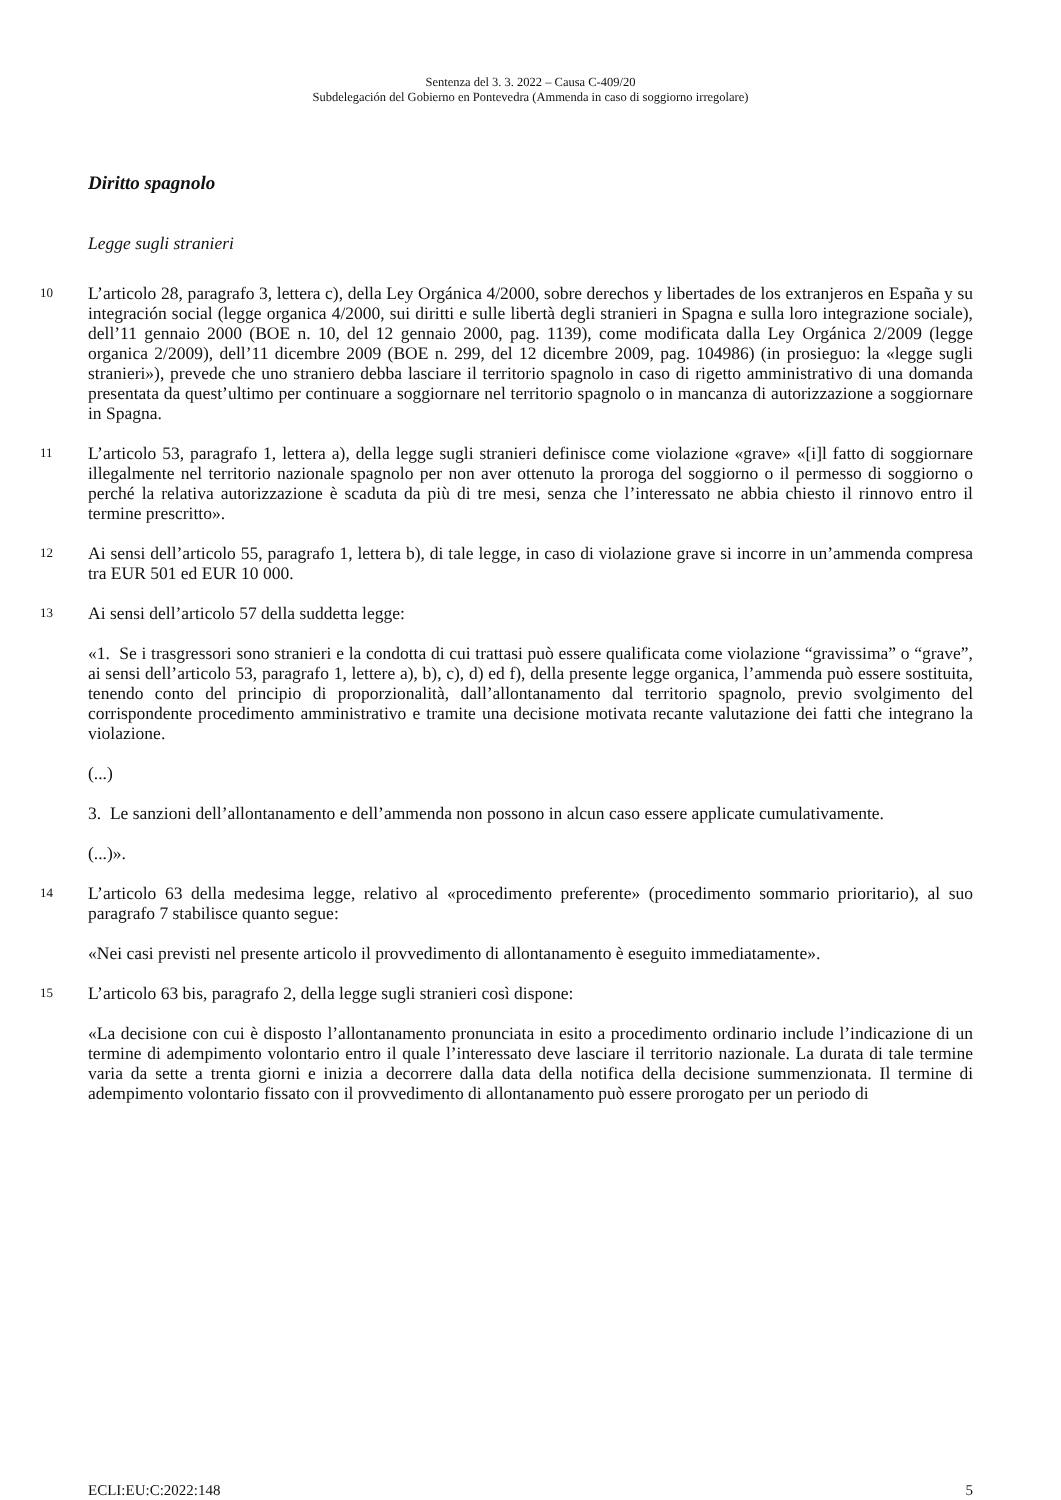Sentenza del 3. 3. 2022 – Causa C-409/20
Subdelegación del Gobierno en Pontevedra (Ammenda in caso di soggiorno irregolare)
Diritto spagnolo
Legge sugli stranieri
10
L’articolo 28, paragrafo 3, lettera c), della Ley Orgánica 4/2000, sobre derechos y libertades de los extranjeros en España y su integración social (legge organica 4/2000, sui diritti e sulle libertà degli stranieri in Spagna e sulla loro integrazione sociale), dell’11 gennaio 2000 (BOE n. 10, del 12 gennaio 2000, pag. 1139), come modificata dalla Ley Orgánica 2/2009 (legge organica 2/2009), dell’11 dicembre 2009 (BOE n. 299, del 12 dicembre 2009, pag. 104986) (in prosieguo: la «legge sugli stranieri»), prevede che uno straniero debba lasciare il territorio spagnolo in caso di rigetto amministrativo di una domanda presentata da quest’ultimo per continuare a soggiornare nel territorio spagnolo o in mancanza di autorizzazione a soggiornare in Spagna.
11
L’articolo 53, paragrafo 1, lettera a), della legge sugli stranieri definisce come violazione «grave» «[i]l fatto di soggiornare illegalmente nel territorio nazionale spagnolo per non aver ottenuto la proroga del soggiorno o il permesso di soggiorno o perché la relativa autorizzazione è scaduta da più di tre mesi, senza che l’interessato ne abbia chiesto il rinnovo entro il termine prescritto».
12
Ai sensi dell’articolo 55, paragrafo 1, lettera b), di tale legge, in caso di violazione grave si incorre in un’ammenda compresa tra EUR 501 ed EUR 10 000.
13
Ai sensi dell’articolo 57 della suddetta legge:
«1. Se i trasgressori sono stranieri e la condotta di cui trattasi può essere qualificata come violazione “gravissima” o “grave”, ai sensi dell’articolo 53, paragrafo 1, lettere a), b), c), d) ed f), della presente legge organica, l’ammenda può essere sostituita, tenendo conto del principio di proporzionalità, dall’allontanamento dal territorio spagnolo, previo svolgimento del corrispondente procedimento amministrativo e tramite una decisione motivata recante valutazione dei fatti che integrano la violazione.
(...)
3. Le sanzioni dell’allontanamento e dell’ammenda non possono in alcun caso essere applicate cumulativamente.
(...)».
14
L’articolo 63 della medesima legge, relativo al «procedimento preferente» (procedimento sommario prioritario), al suo paragrafo 7 stabilisce quanto segue:
«Nei casi previsti nel presente articolo il provvedimento di allontanamento è eseguito immediatamente».
15
L’articolo 63 bis, paragrafo 2, della legge sugli stranieri così dispone:
«La decisione con cui è disposto l’allontanamento pronunciata in esito a procedimento ordinario include l’indicazione di un termine di adempimento volontario entro il quale l’interessato deve lasciare il territorio nazionale. La durata di tale termine varia da sette a trenta giorni e inizia a decorrere dalla data della notifica della decisione summenzionata. Il termine di adempimento volontario fissato con il provvedimento di allontanamento può essere prorogato per un periodo di
ECLI:EU:C:2022:148 5